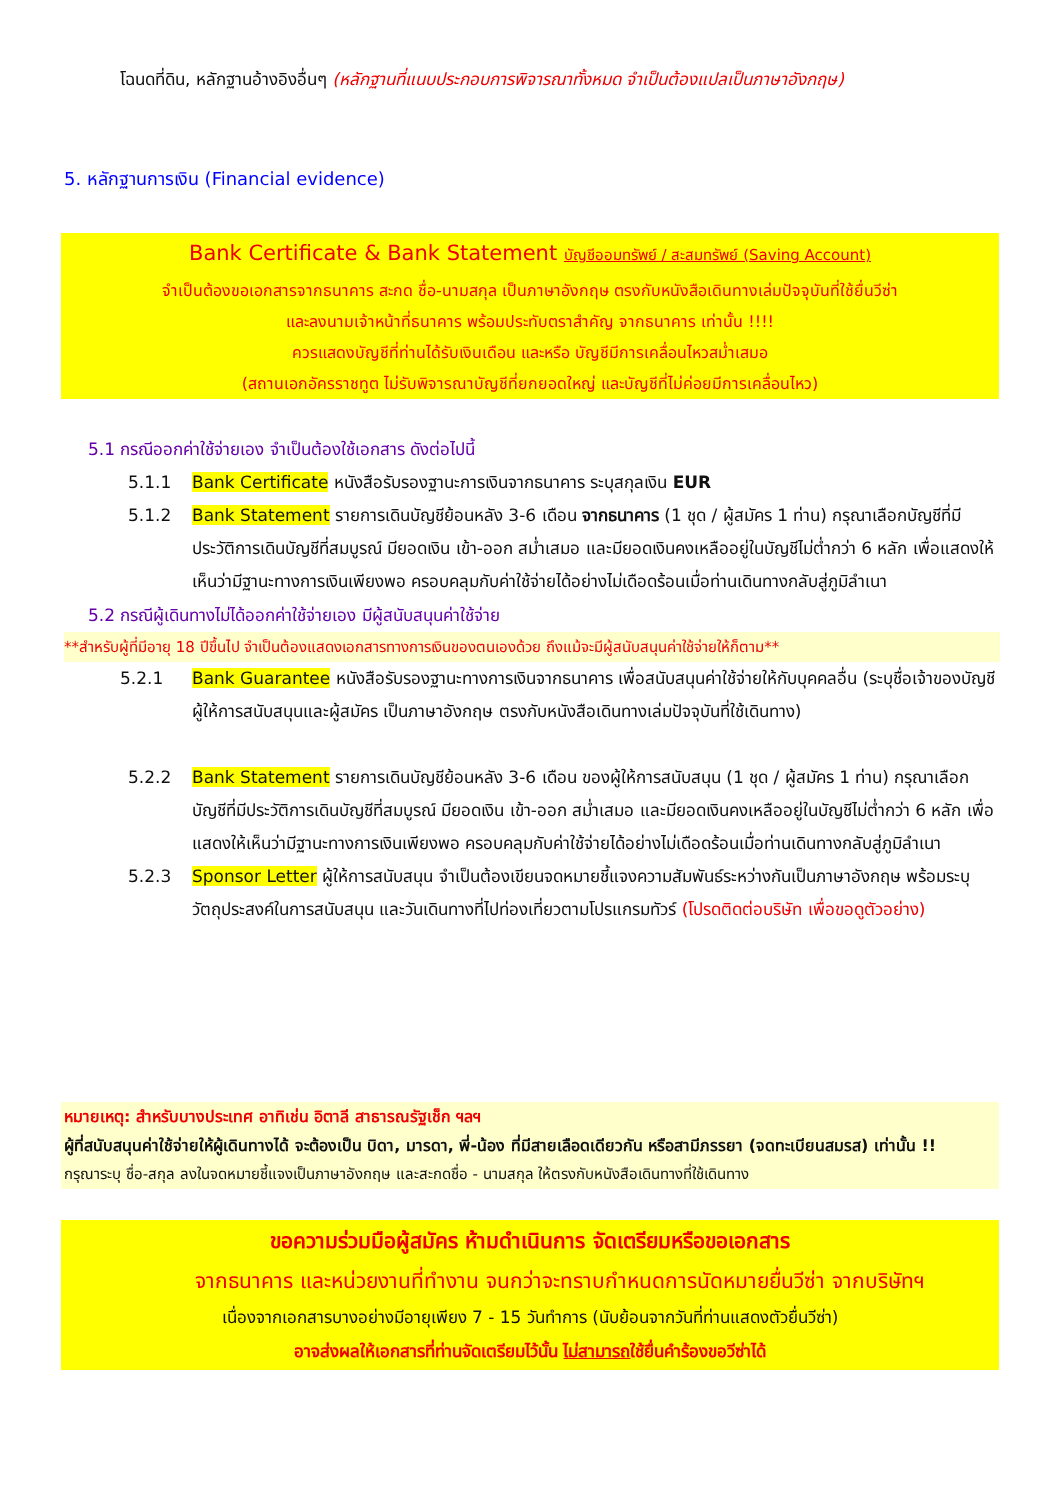โฉนดที่ดิน, หลักฐานอ้างอิงอื่นๆ (หลักฐานที่แนบประกอบการพิจารณาทั้งหมด จำเป็นต้องแปลเป็นภาษาอังกฤษ)
5. หลักฐานการเงิน (Financial evidence)
Bank Certificate & Bank Statement บัญชีออมทรัพย์ / สะสมทรัพย์ (Saving Account)
จำเป็นต้องขอเอกสารจากธนาคาร สะกด ชื่อ-นามสกุล เป็นภาษาอังกฤษ ตรงกับหนังสือเดินทางเล่มปัจจุบันที่ใช้ยื่นวีซ่า
และลงนามเจ้าหน้าที่ธนาคาร พร้อมประทับตราสำคัญ จากธนาคาร เท่านั้น !!!!
ควรแสดงบัญชีที่ท่านได้รับเงินเดือน และหรือ บัญชีมีการเคลื่อนไหวสม่ำเสมอ
(สถานเอกอัครราชทูต ไม่รับพิจารณาบัญชีที่ยกยอดใหญ่ และบัญชีที่ไม่ค่อยมีการเคลื่อนไหว)
5.1 กรณีออกค่าใช้จ่ายเอง จำเป็นต้องใช้เอกสาร ดังต่อไปนี้
5.1.1 Bank Certificate หนังสือรับรองฐานะการเงินจากธนาคาร ระบุสกุลเงิน EUR
5.1.2 Bank Statement รายการเดินบัญชีย้อนหลัง 3-6 เดือน จากธนาคาร (1 ชุด / ผู้สมัคร 1 ท่าน) กรุณาเลือกบัญชีที่มีประวัติการเดินบัญชีที่สมบูรณ์ มียอดเงิน เข้า-ออก สม่ำเสมอ และมียอดเงินคงเหลืออยู่ในบัญชีไม่ต่ำกว่า 6 หลัก เพื่อแสดงให้เห็นว่ามีฐานะทางการเงินเพียงพอ ครอบคลุมกับค่าใช้จ่ายได้อย่างไม่เดือดร้อนเมื่อท่านเดินทางกลับสู่ภูมิลำเนา
5.2 กรณีผู้เดินทางไม่ได้ออกค่าใช้จ่ายเอง มีผู้สนับสนุนค่าใช้จ่าย
**สำหรับผู้ที่มีอายุ 18 ปีขึ้นไป จำเป็นต้องแสดงเอกสารทางการเงินของตนเองด้วย ถึงแม้จะมีผู้สนับสนุนค่าใช้จ่ายให้ก็ตาม**
5.2.1 Bank Guarantee หนังสือรับรองฐานะทางการเงินจากธนาคาร เพื่อสนับสนุนค่าใช้จ่ายให้กับบุคคลอื่น (ระบุชื่อเจ้าของบัญชีผู้ให้การสนับสนุนและผู้สมัคร เป็นภาษาอังกฤษ ตรงกับหนังสือเดินทางเล่มปัจจุบันที่ใช้เดินทาง)
5.2.2 Bank Statement รายการเดินบัญชีย้อนหลัง 3-6 เดือน ของผู้ให้การสนับสนุน (1 ชุด / ผู้สมัคร 1 ท่าน) กรุณาเลือกบัญชีที่มีประวัติการเดินบัญชีที่สมบูรณ์ มียอดเงิน เข้า-ออก สม่ำเสมอ และมียอดเงินคงเหลืออยู่ในบัญชีไม่ต่ำกว่า 6 หลัก เพื่อแสดงให้เห็นว่ามีฐานะทางการเงินเพียงพอ ครอบคลุมกับค่าใช้จ่ายได้อย่างไม่เดือดร้อนเมื่อท่านเดินทางกลับสู่ภูมิลำเนา
5.2.3 Sponsor Letter ผู้ให้การสนับสนุน จำเป็นต้องเขียนจดหมายชี้แจงความสัมพันธ์ระหว่างกันเป็นภาษาอังกฤษ พร้อมระบุวัตถุประสงค์ในการสนับสนุน และวันเดินทางที่ไปท่องเที่ยวตามโปรแกรมทัวร์ (โปรดติดต่อบริษัท เพื่อขอดูตัวอย่าง)
หมายเหตุ: สำหรับบางประเทศ อาทิเช่น อิตาลี สาธารณรัฐเช็ก ฯลฯ
ผู้ที่สนับสนุนค่าใช้จ่ายให้ผู้เดินทางได้ จะต้องเป็น บิดา, มารดา, พี่-น้อง ที่มีสายเลือดเดียวกัน หรือสามีภรรยา (จดทะเบียนสมรส) เท่านั้น !!
กรุณาระบุ ชื่อ-สกุล ลงในจดหมายชี้แจงเป็นภาษาอังกฤษ และสะกดชื่อ - นามสกุล ให้ตรงกับหนังสือเดินทางที่ใช้เดินทาง
ขอความร่วมมือผู้สมัคร ห้ามดำเนินการ จัดเตรียมหรือขอเอกสาร
จากธนาคาร และหน่วยงานที่ทำงาน จนกว่าจะทราบกำหนดการนัดหมายยื่นวีซ่า จากบริษัทฯ
เนื่องจากเอกสารบางอย่างมีอายุเพียง 7 - 15 วันทำการ (นับย้อนจากวันที่ท่านแสดงตัวยื่นวีซ่า)
อาจส่งผลให้เอกสารที่ท่านจัดเตรียมไว้นั้น ไม่สามารถใช้ยื่นคำร้องขอวีซ่าได้